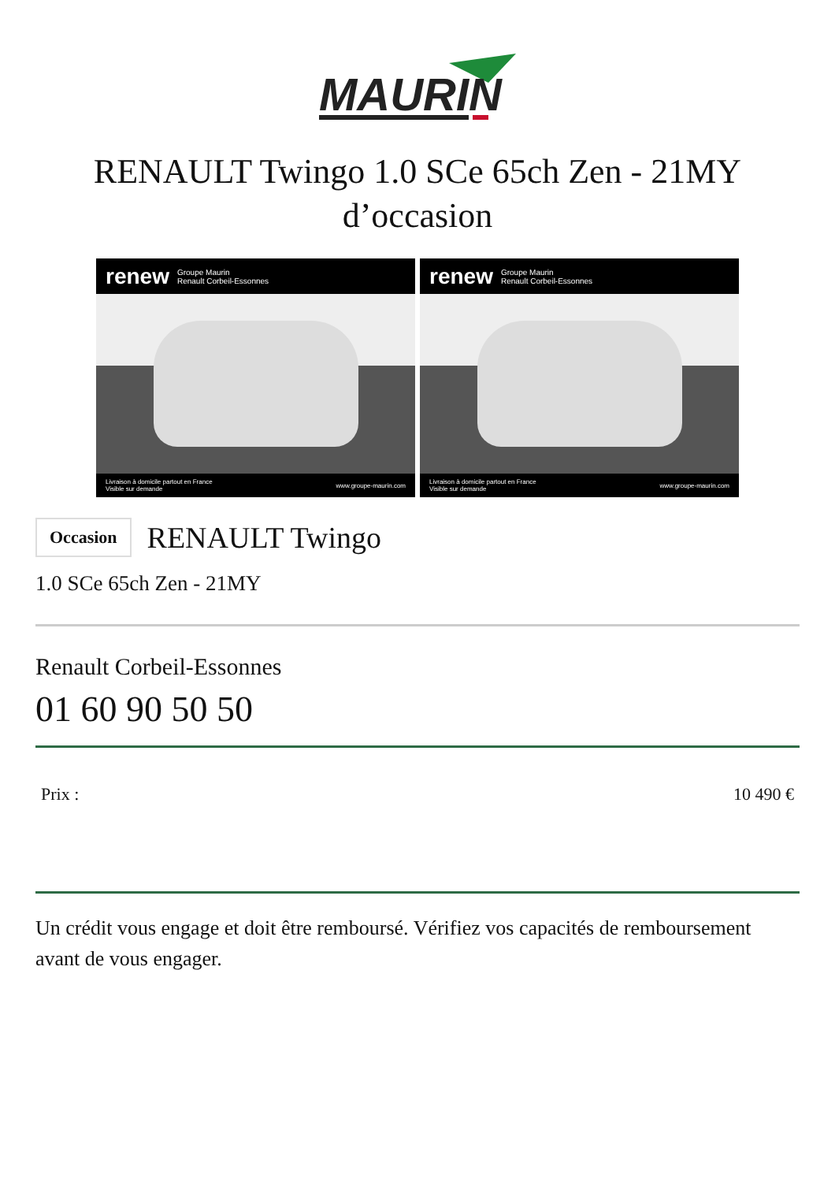MAURIN
RENAULT Twingo 1.0 SCe 65ch Zen - 21MY
d’occasion
renew Groupe Maurin
Renault Corbeil-Essonnes
Livraison à domicile partout en France
Visible sur demande www.groupe-maurin.com
renew Groupe Maurin
Renault Corbeil-Essonnes
Livraison à domicile partout en France
Visible sur demande www.groupe-maurin.com
Occasion RENAULT Twingo
1.0 SCe 65ch Zen - 21MY
Renault Corbeil-Essonnes
01 60 90 50 50
Prix : 10 490 €
Un crédit vous engage et doit être remboursé. Vérifiez vos capacités de remboursement avant de vous engager.